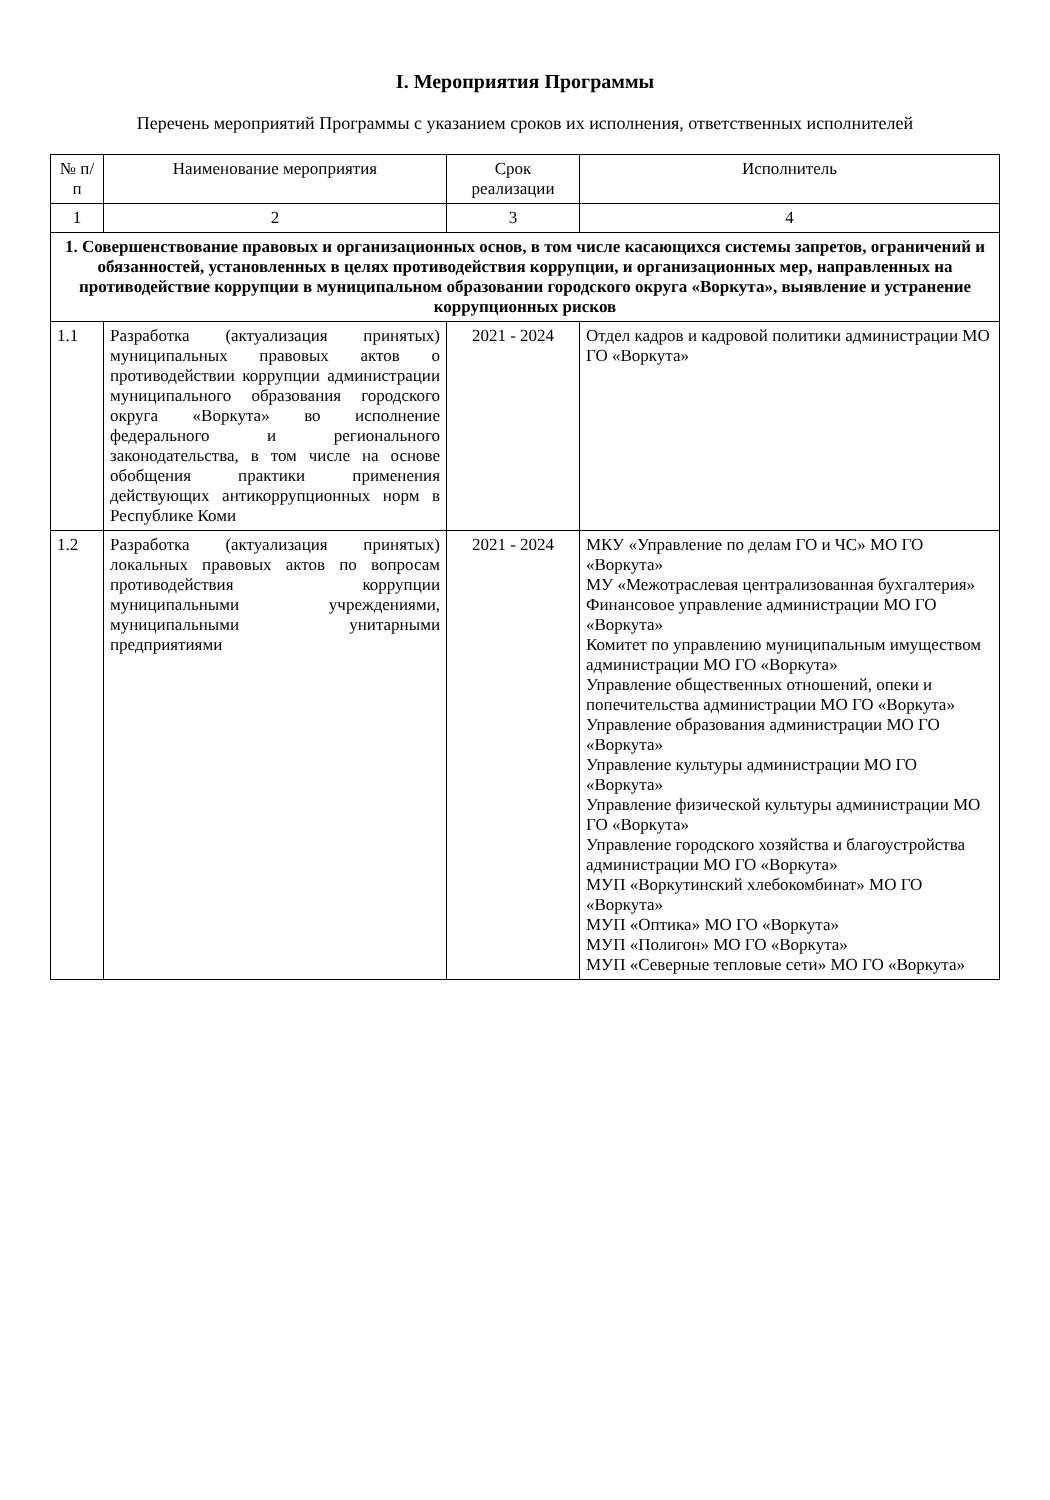I. Мероприятия Программы
Перечень мероприятий Программы с указанием сроков их исполнения, ответственных исполнителей
| № п/п | Наименование мероприятия | Срок реализации | Исполнитель |
| --- | --- | --- | --- |
| 1 | 2 | 3 | 4 |
| 1. Совершенствование правовых и организационных основ, в том числе касающихся системы запретов, ограничений и обязанностей, установленных в целях противодействия коррупции, и организационных мер, направленных на противодействие коррупции в муниципальном образовании городского округа «Воркута», выявление и устранение коррупционных рисков | | | |
| 1.1 | Разработка (актуализация принятых) муниципальных правовых актов о противодействии коррупции администрации муниципального образования городского округа «Воркута» во исполнение федерального и регионального законодательства, в том числе на основе обобщения практики применения действующих антикоррупционных норм в Республике Коми | 2021 - 2024 | Отдел кадров и кадровой политики администрации МО ГО «Воркута» |
| 1.2 | Разработка (актуализация принятых) локальных правовых актов по вопросам противодействия коррупции муниципальными учреждениями, муниципальными унитарными предприятиями | 2021 - 2024 | МКУ «Управление по делам ГО и ЧС» МО ГО «Воркута» МУ «Межотраслевая централизованная бухгалтерия» Финансовое управление администрации МО ГО «Воркута» Комитет по управлению муниципальным имуществом администрации МО ГО «Воркута» Управление общественных отношений, опеки и попечительства администрации МО ГО «Воркута» Управление образования администрации МО ГО «Воркута» Управление культуры администрации МО ГО «Воркута» Управление физической культуры администрации МО ГО «Воркута» Управление городского хозяйства и благоустройства администрации МО ГО «Воркута» МУП «Воркутинский хлебокомбинат» МО ГО «Воркута» МУП «Оптика» МО ГО «Воркута» МУП «Полигон» МО ГО «Воркута» МУП «Северные тепловые сети» МО ГО «Воркута» |